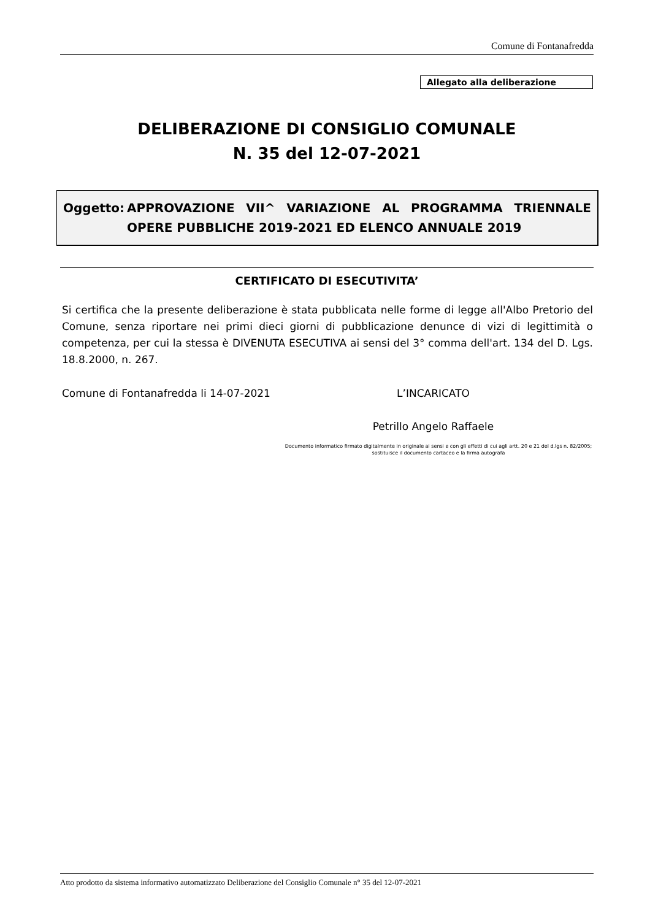Comune di Fontanafredda
Allegato alla deliberazione
DELIBERAZIONE DI CONSIGLIO COMUNALE
N. 35 del 12-07-2021
Oggetto: APPROVAZIONE VII^ VARIAZIONE AL PROGRAMMA TRIENNALE OPERE PUBBLICHE 2019-2021 ED ELENCO ANNUALE 2019
CERTIFICATO DI ESECUTIVITA’
Si certifica che la presente deliberazione è stata pubblicata nelle forme di legge all'Albo Pretorio del Comune, senza riportare nei primi dieci giorni di pubblicazione denunce di vizi di legittimità o competenza, per cui la stessa è DIVENUTA ESECUTIVA ai sensi del 3° comma dell'art. 134 del D. Lgs. 18.8.2000, n. 267.
Comune di Fontanafredda li 14-07-2021
L’INCARICATO
Petrillo Angelo Raffaele
Documento informatico firmato digitalmente in originale ai sensi e con gli effetti di cui agli artt. 20 e 21 del d.lgs n. 82/2005; sostituisce il documento cartaceo e la firma autografa
Atto prodotto da sistema informativo automatizzato Deliberazione del Consiglio Comunale n° 35 del 12-07-2021